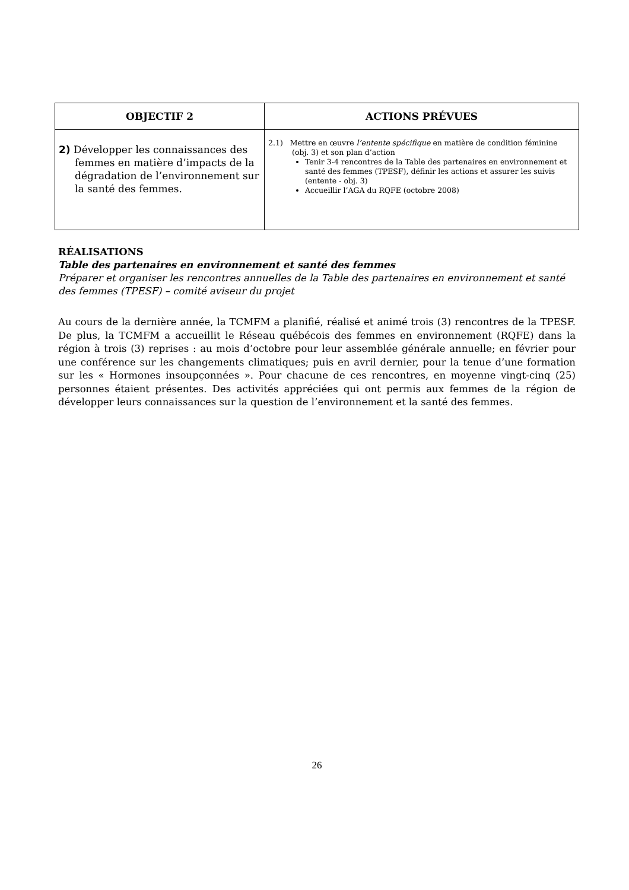| OBJECTIF 2 | ACTIONS PRÉVUES |
| --- | --- |
| 2) Développer les connaissances des femmes en matière d’impacts de la dégradation de l’environnement sur la santé des femmes. | 2.1) Mettre en œuvre l’entente spécifique en matière de condition féminine (obj. 3) et son plan d’action Tenir 3-4 rencontres de la Table des partenaires en environnement et santé des femmes (TPESF), définir les actions et assurer les suivis (entente - obj. 3) Accueillir l’AGA du RQFE (octobre 2008) |
RÉALISATIONS
Table des partenaires en environnement et santé des femmes
Préparer et organiser les rencontres annuelles de la Table des partenaires en environnement et santé des femmes (TPESF) – comité aviseur du projet
Au cours de la dernière année, la TCMFM a planifié, réalisé et animé trois (3) rencontres de la TPESF. De plus, la TCMFM a accueillit le Réseau québécois des femmes en environnement (RQFE) dans la région à trois (3) reprises : au mois d’octobre pour leur assemblée générale annuelle; en février pour une conférence sur les changements climatiques; puis en avril dernier, pour la tenue d’une formation sur les « Hormones insoupçonnées ». Pour chacune de ces rencontres, en moyenne vingt-cinq (25) personnes étaient présentes. Des activités appréciées qui ont permis aux femmes de la région de développer leurs connaissances sur la question de l’environnement et la santé des femmes.
26